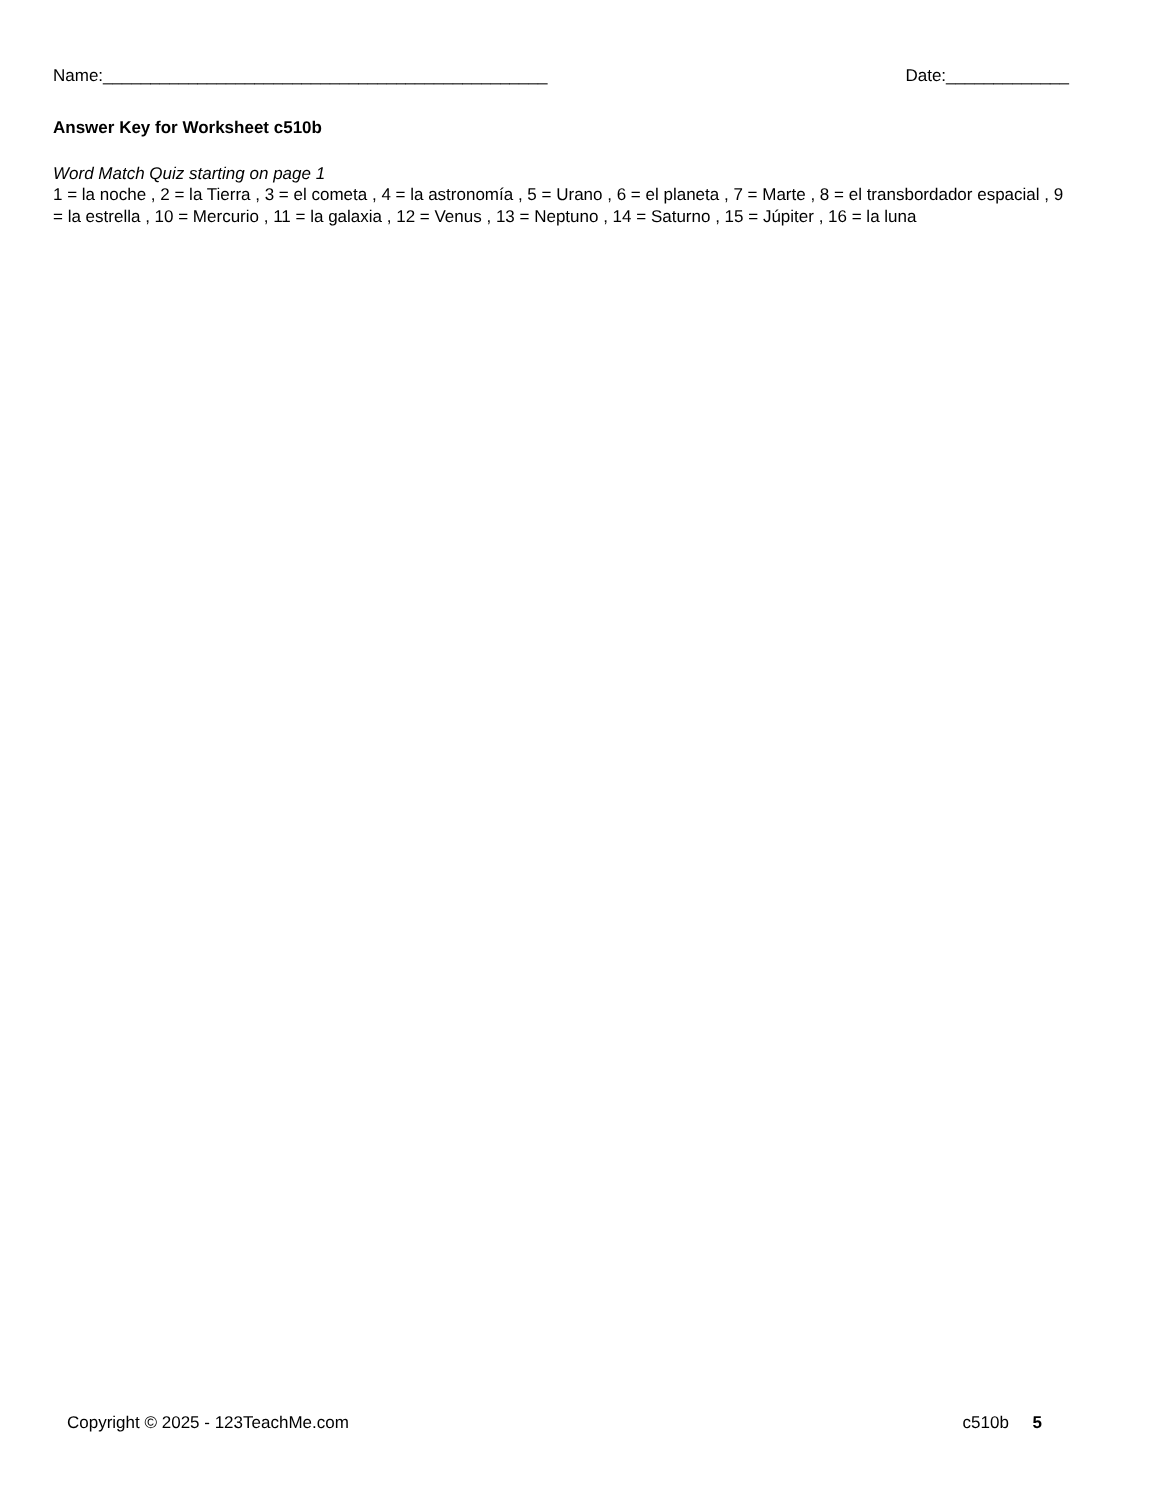Name:_______________________________________________ Date:_____________
Answer Key for Worksheet c510b
Word Match Quiz starting on page 1
1 = la noche , 2 = la Tierra , 3 = el cometa , 4 = la astronomía , 5 = Urano , 6 = el planeta , 7 = Marte , 8 = el transbordador espacial , 9 = la estrella , 10 = Mercurio , 11 = la galaxia , 12 = Venus , 13 = Neptuno , 14 = Saturno , 15 = Júpiter , 16 = la luna
Copyright © 2025 - 123TeachMe.com c510b 5